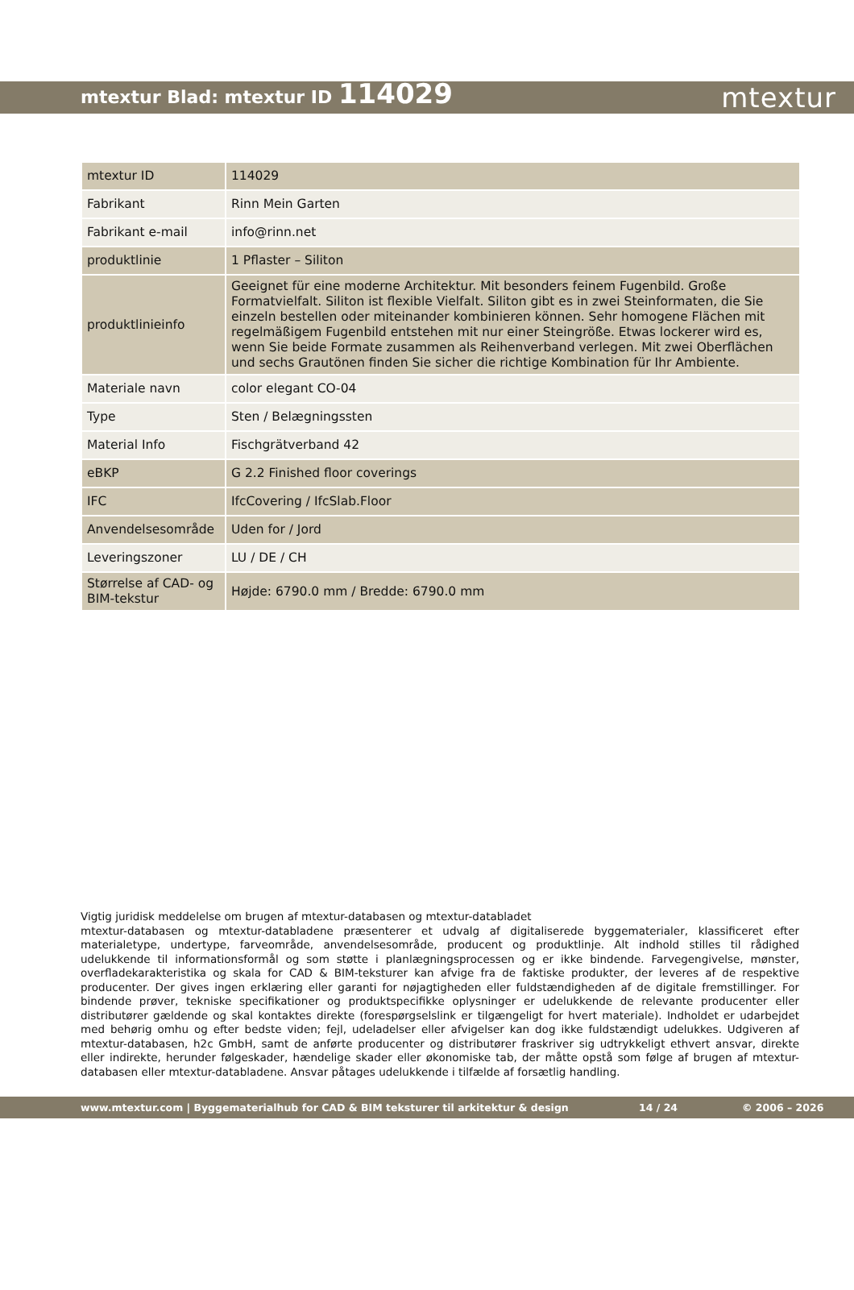mtextur Blad: mtextur ID 114029
mtextur
| mtextur ID | 114029 |
| Fabrikant | Rinn Mein Garten |
| Fabrikant e-mail | info@rinn.net |
| produktlinie | 1 Pflaster – Siliton |
| produktlinieinfo | Geeignet für eine moderne Architektur. Mit besonders feinem Fugenbild. Große Formatvielfalt. Siliton ist flexible Vielfalt. Siliton gibt es in zwei Steinformaten, die Sie einzeln bestellen oder miteinander kombinieren können. Sehr homogene Flächen mit regelmäßigem Fugenbild entstehen mit nur einer Steingröße. Etwas lockerer wird es, wenn Sie beide Formate zusammen als Reihenverband verlegen. Mit zwei Oberflächen und sechs Grautönen finden Sie sicher die richtige Kombination für Ihr Ambiente. |
| Materiale navn | color elegant CO-04 |
| Type | Sten / Belægningssten |
| Material Info | Fischgrätverband 42 |
| eBKP | G 2.2 Finished floor coverings |
| IFC | IfcCovering / IfcSlab.Floor |
| Anvendelsesområde | Uden for / Jord |
| Leveringszoner | LU / DE / CH |
| Størrelse af CAD- og BIM-tekstur | Højde: 6790.0 mm / Bredde: 6790.0 mm |
Vigtig juridisk meddelelse om brugen af mtextur-databasen og mtextur-databladet
mtextur-databasen og mtextur-databladene præsenterer et udvalg af digitaliserede byggematerialer, klassificeret efter materialetype, undertype, farveområde, anvendelsesområde, producent og produktlinje. Alt indhold stilles til rådighed udelukkende til informationsformål og som støtte i planlægningsprocessen og er ikke bindende. Farvegengivelse, mønster, overfladekarakteristika og skala for CAD & BIM-teksturer kan afvige fra de faktiske produkter, der leveres af de respektive producenter. Der gives ingen erklæring eller garanti for nøjagtigheden eller fuldstændigheden af de digitale fremstillinger. For bindende prøver, tekniske specifikationer og produktspecifikke oplysninger er udelukkende de relevante producenter eller distributører gældende og skal kontaktes direkte (forespørgselslink er tilgængeligt for hvert materiale). Indholdet er udarbejdet med behørig omhu og efter bedste viden; fejl, udeladelser eller afvigelser kan dog ikke fuldstændigt udelukkes. Udgiveren af mtextur-databasen, h2c GmbH, samt de anførte producenter og distributører fraskriver sig udtrykkeligt ethvert ansvar, direkte eller indirekte, herunder følgeskader, hændelige skader eller økonomiske tab, der måtte opstå som følge af brugen af mtextur-databasen eller mtextur-databladene. Ansvar påtages udelukkende i tilfælde af forsætlig handling.
www.mtextur.com | Byggematerialhub for CAD & BIM teksturer til arkitektur & design 14 / 24 © 2006 – 2026